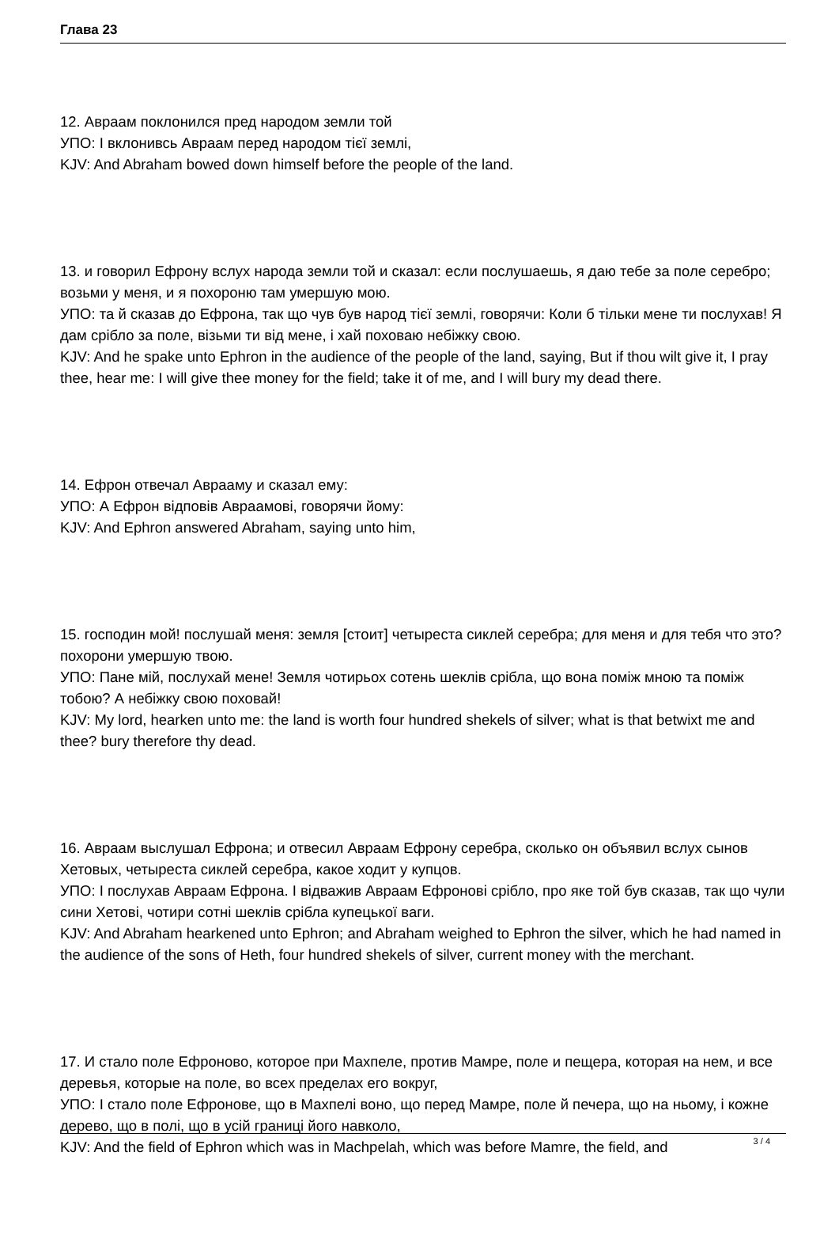Глава 23
12. Авраам поклонился пред народом земли той
УПО: І вклонивсь Авраам перед народом тієї землі,
KJV: And Abraham bowed down himself before the people of the land.
13. и говорил Ефрону вслух народа земли той и сказал: если послушаешь, я даю тебе за поле серебро; возьми у меня, и я похороню там умершую мою.
УПО: та й сказав до Ефрона, так що чув був народ тієї землі, говорячи: Коли б тільки мене ти послухав! Я дам срібло за поле, візьми ти від мене, і хай поховаю небіжку свою.
KJV: And he spake unto Ephron in the audience of the people of the land, saying, But if thou wilt give it, I pray thee, hear me: I will give thee money for the field; take it of me, and I will bury my dead there.
14. Ефрон отвечал Аврааму и сказал ему:
УПО: А Ефрон відповів Авраамові, говорячи йому:
KJV: And Ephron answered Abraham, saying unto him,
15. господин мой! послушай меня: земля [стоит] четыреста сиклей серебра; для меня и для тебя что это? похорони умершую твою.
УПО: Пане мій, послухай мене! Земля чотирьох сотень шеклів срібла, що вона поміж мною та поміж тобою? А небіжку свою поховай!
KJV: My lord, hearken unto me: the land is worth four hundred shekels of silver; what is that betwixt me and thee? bury therefore thy dead.
16. Авраам выслушал Ефрона; и отвесил Авраам Ефрону серебра, сколько он объявил вслух сынов Хетовых, четыреста сиклей серебра, какое ходит у купцов.
УПО: І послухав Авраам Ефрона. І відважив Авраам Ефронові срібло, про яке той був сказав, так що чули сини Хетові, чотири сотні шеклів срібла купецької ваги.
KJV: And Abraham hearkened unto Ephron; and Abraham weighed to Ephron the silver, which he had named in the audience of the sons of Heth, four hundred shekels of silver, current money with the merchant.
17. И стало поле Ефроново, которое при Махпеле, против Мамре, поле и пещера, которая на нем, и все деревья, которые на поле, во всех пределах его вокруг,
УПО: І стало поле Ефронове, що в Махпелі воно, що перед Мамре, поле й печера, що на ньому, і кожне дерево, що в полі, що в усій границі його навколо,
KJV: And the field of Ephron which was in Machpelah, which was before Mamre, the field, and
3 / 4